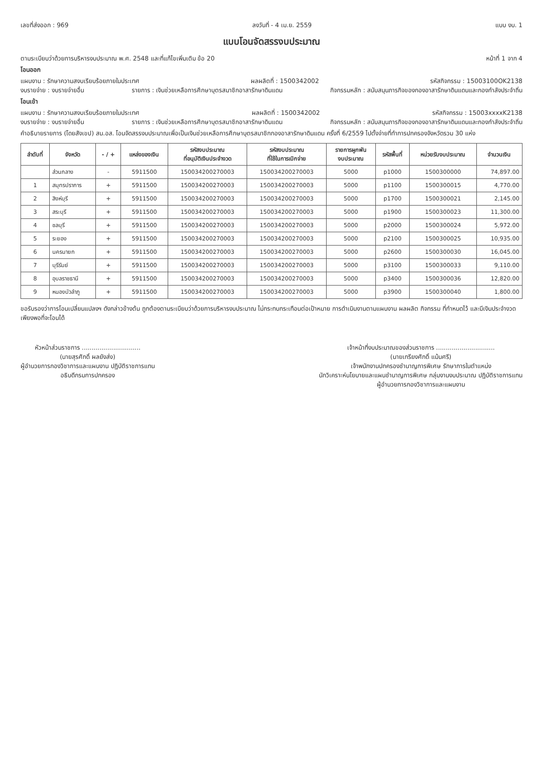เลขที่ส่งออก : 969 ลงวันที่ - 4 เม.ย. 2559 แบบ งบ. 1
แบบโอนจัดสรรงบประมาณ
ตามระเบียบว่าด้วยการบริหารงบประมาณ พ.ศ. 2548 และที่แก้ไขเพิ่มเติม ข้อ 20 หน้าที่ 1 จาก 4
โอนออก
แผนงาน : รักษาความสงบเรียบร้อยภายในประเทศ ผลผลิตที่ : 1500342002 รหัสกิจกรรม : 15003100OK2138
งบรายจ่าย : งบรายจ่ายอื่น รายการ : เงินช่วยเหลือการศึกษาบุตรสมาชิกอาสารักษาดินแดน กิจกรรมหลัก : สนับสนุนภารกิจของกองอาสารักษาดินแดนและกองกำลังประจำถิ่น
โอนเข้า
แผนงาน : รักษาความสงบเรียบร้อยภายในประเทศ ผลผลิตที่ : 1500342002 รหัสกิจกรรม : 15003xxxxK2138
งบรายจ่าย : งบรายจ่ายอื่น รายการ : เงินช่วยเหลือการศึกษาบุตรสมาชิกอาสารักษาดินแดน กิจกรรมหลัก : สนับสนุนภารกิจของกองอาสารักษาดินแดนและกองกำลังประจำถิ่น
คำอธิบายรายการ (โดยสังเขป) สน.อส. โอนจัดสรรงบประมาณเพื่อเป็นเงินช่วยเหลือการศึกษาบุตรสมาชิกกองอาสารักษาดินแดน ครั้งที่ 6/2559 ไปตั้งจ่ายที่ทำการปกครองจังหวัดรวม 30 แห่ง
| ลำดับที่ | จังหวัด | - / + | แหล่งของเงิน | รหัสงบประมาณ ที่อนุมัติเงินประจำงวด | รหัสงบประมาณ ที่ใช้ในการเบิกจ่าย | รายการผูกพัน งบประมาณ | รหัสพื้นที่ | หน่วยรับงบประมาณ | จำนวนเงิน |
| --- | --- | --- | --- | --- | --- | --- | --- | --- | --- |
| | ส่วนกลาง | - | 5911500 | 150034200270003 | 150034200270003 | 5000 | p1000 | 1500300000 | 74,897.00 |
| 1 | สมุทรปราการ | + | 5911500 | 150034200270003 | 150034200270003 | 5000 | p1100 | 1500300015 | 4,770.00 |
| 2 | สิงห์บุรี | + | 5911500 | 150034200270003 | 150034200270003 | 5000 | p1700 | 1500300021 | 2,145.00 |
| 3 | สระบุรี | + | 5911500 | 150034200270003 | 150034200270003 | 5000 | p1900 | 1500300023 | 11,300.00 |
| 4 | ชลบุรี | + | 5911500 | 150034200270003 | 150034200270003 | 5000 | p2000 | 1500300024 | 5,972.00 |
| 5 | ระยอง | + | 5911500 | 150034200270003 | 150034200270003 | 5000 | p2100 | 1500300025 | 10,935.00 |
| 6 | นครนายก | + | 5911500 | 150034200270003 | 150034200270003 | 5000 | p2600 | 1500300030 | 16,045.00 |
| 7 | บุรีรัมย์ | + | 5911500 | 150034200270003 | 150034200270003 | 5000 | p3100 | 1500300033 | 9,110.00 |
| 8 | อุบลราชธานี | + | 5911500 | 150034200270003 | 150034200270003 | 5000 | p3400 | 1500300036 | 12,820.00 |
| 9 | หนองบัวลำภู | + | 5911500 | 150034200270003 | 150034200270003 | 5000 | p3900 | 1500300040 | 1,800.00 |
ขอรับรองว่าการโอนเปลี่ยนแปลงฯ ดังกล่าวข้างต้น ถูกต้องตามระเบียบว่าด้วยการบริหารงบประมาณ ไม่กระทบกระเทือนต่อเป้าหมาย การดำเนินงานตามแผนงาน ผลผลิต กิจกรรม ที่กำหนดไว้ และมีเงินประจำงวดเพียงพอที่จะโอนได้
หัวหน้าส่วนราชการ ..............................
(นายสุรศักดิ์ ผลยังส่ง)
ผู้อำนวยการกองวิชาการและแผนงาน ปฏิบัติราชการแทน
อธิบดีกรมการปกครอง
เจ้าหน้าที่งบประมาณของส่วนราชการ ..............................
(นายเกรียงศักดิ์ แม้นศรี)
เจ้าพนักงานปกครองชำนาญการพิเศษ รักษาการในตำแหน่ง
นักวิเคราะห์นโยบายและแผนชำนาญการพิเศษ กลุ่มงานงบประมาณ ปฏิบัติราชการแทน
ผู้อำนวยการกองวิชาการและแผนงาน